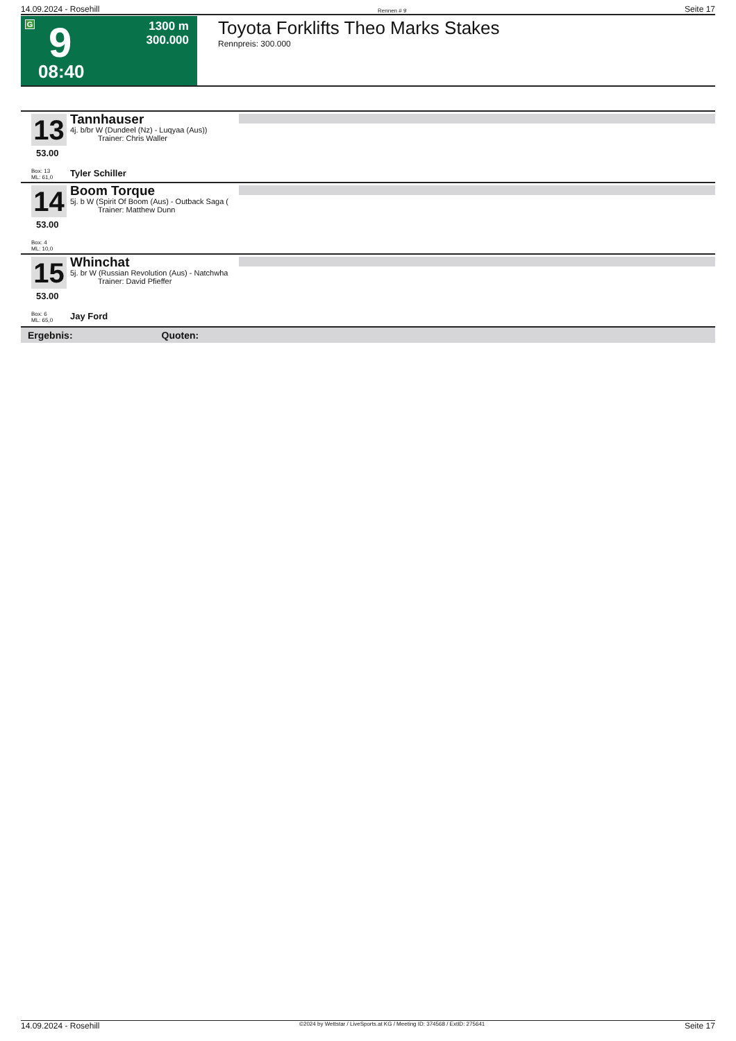14.09.2024 - Rosehill Rennen # 9 Seite 17
G 9
08:40
1300 m
300.000
Toyota Forklifts Theo Marks Stakes
Rennpreis: 300.000
13
Tannhauser
4j. b/br W (Dundeel (Nz) - Luqyaa (Aus))
Trainer: Chris Waller
53.00
Box: 13
ML: 61,0
Tyler Schiller
14
Boom Torque
5j. b W (Spirit Of Boom (Aus) - Outback Saga (
Trainer: Matthew Dunn
53.00
Box: 4
ML: 10,0
15
Whinchat
5j. br W (Russian Revolution (Aus) - Natchwha
Trainer: David Pfieffer
53.00
Box: 6
ML: 65,0
Jay Ford
Ergebnis: Quoten:
14.09.2024 - Rosehill ©2024 by Wettstar / LiveSports.at KG / Meeting ID: 374568 / ExtID: 275641 Seite 17